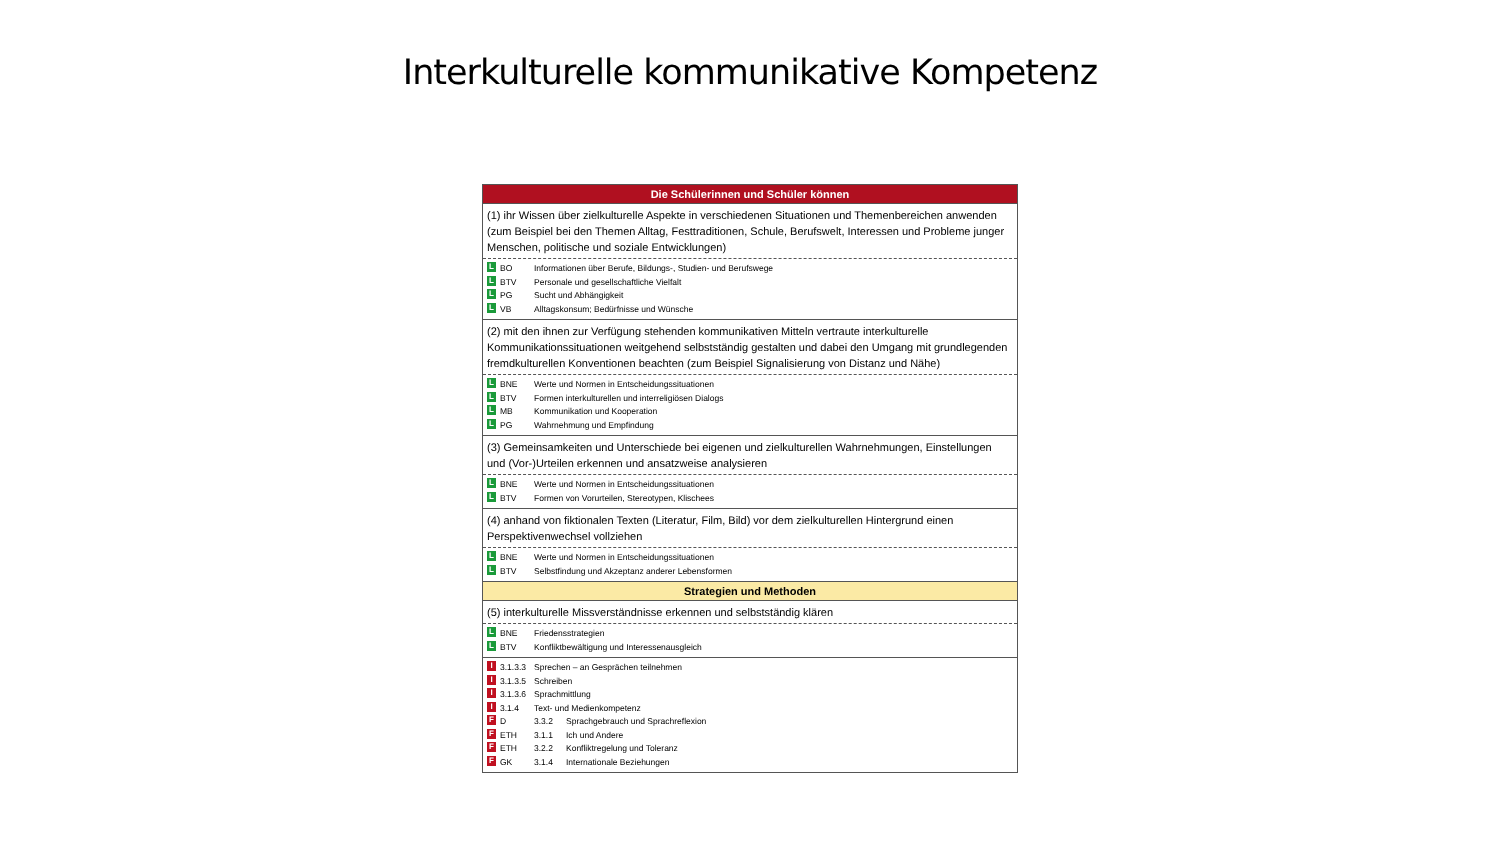Interkulturelle kommunikative Kompetenz
| Die Schülerinnen und Schüler können |
| --- |
| (1) ihr Wissen über zielkulturelle Aspekte in verschiedenen Situationen und Themenbereichen anwenden (zum Beispiel bei den Themen Alltag, Festtraditionen, Schule, Berufswelt, Interessen und Probleme junger Menschen, politische und soziale Entwicklungen) |
| L BO Informationen über Berufe, Bildungs-, Studien- und Berufswege L BTV Personale und gesellschaftliche Vielfalt L PG Sucht und Abhängigkeit L VB Alltagskonsum; Bedürfnisse und Wünsche |
| (2) mit den ihnen zur Verfügung stehenden kommunikativen Mitteln vertraute interkulturelle Kommunikationssituationen weitgehend selbstständig gestalten und dabei den Umgang mit grundlegenden fremdkulturellen Konventionen beachten (zum Beispiel Signalisierung von Distanz und Nähe) |
| L BNE Werte und Normen in Entscheidungssituationen L BTV Formen interkulturellen und interreligiösen Dialogs L MB Kommunikation und Kooperation L PG Wahrnehmung und Empfindung |
| (3) Gemeinsamkeiten und Unterschiede bei eigenen und zielkulturellen Wahrnehmungen, Einstellungen und (Vor-)Urteilen erkennen und ansatzweise analysieren |
| L BNE Werte und Normen in Entscheidungssituationen L BTV Formen von Vorurteilen, Stereotypen, Klischees |
| (4) anhand von fiktionalen Texten (Literatur, Film, Bild) vor dem zielkulturellen Hintergrund einen Perspektivenwechsel vollziehen |
| L BNE Werte und Normen in Entscheidungssituationen L BTV Selbstfindung und Akzeptanz anderer Lebensformen |
| Strategien und Methoden |
| (5) interkulturelle Missverständnisse erkennen und selbstständig klären |
| L BNE Friedensstrategien L BTV Konfliktbewältigung und Interessenausgleich |
| I 3.1.3.3 Sprechen – an Gesprächen teilnehmen I 3.1.3.5 Schreiben I 3.1.3.6 Sprachmittlung I 3.1.4 Text- und Medienkompetenz F D 3.3.2 Sprachgebrauch und Sprachreflexion F ETH 3.1.1 Ich und Andere F ETH 3.2.2 Konfliktregelung und Toleranz F GK 3.1.4 Internationale Beziehungen |